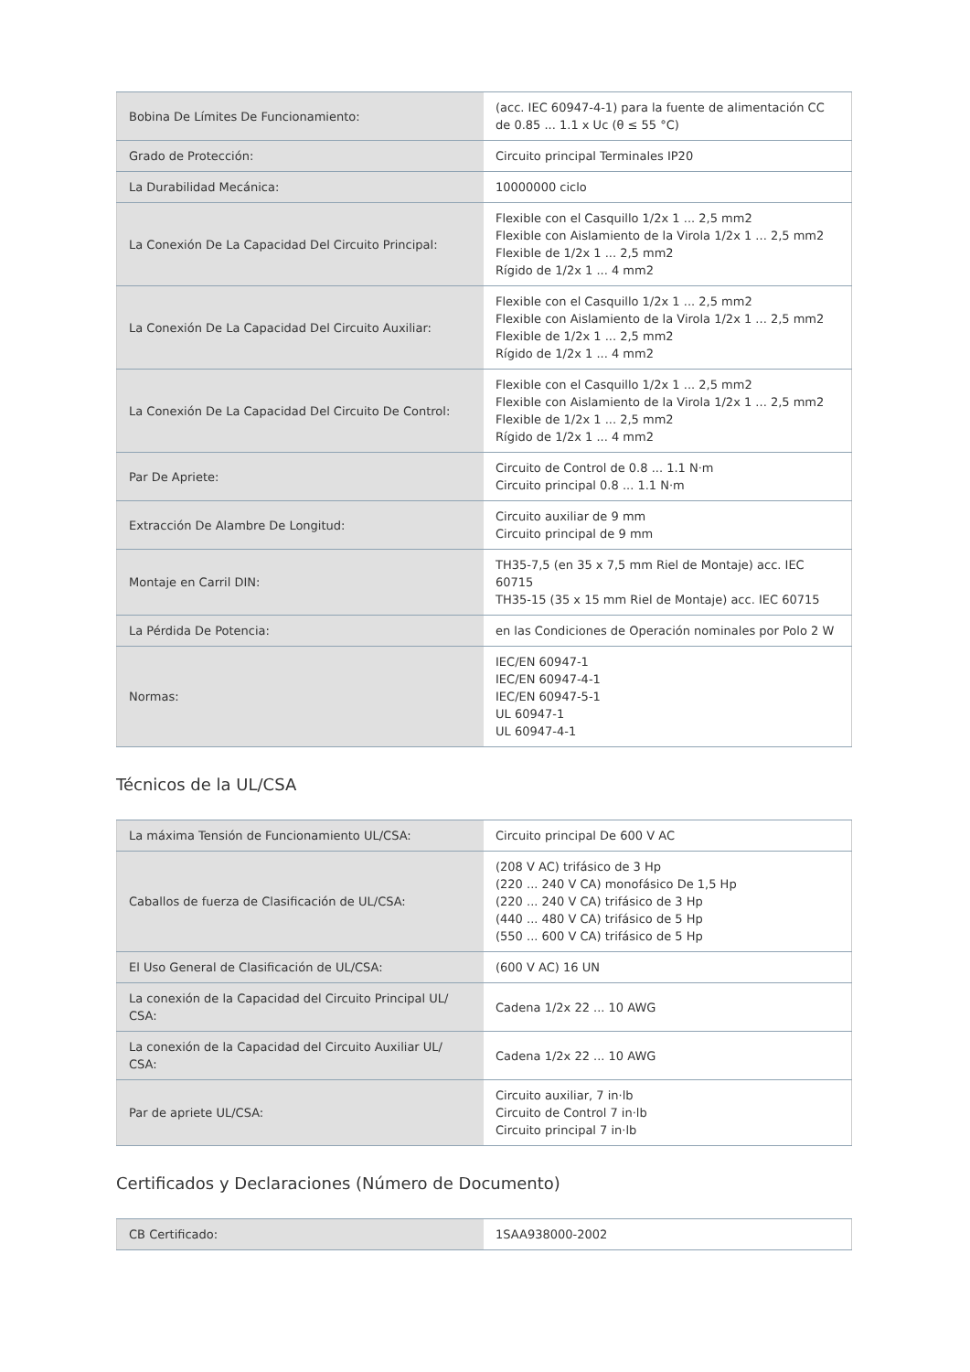| Bobina De Límites De Funcionamiento: | (acc. IEC 60947-4-1) para la fuente de alimentación CC de 0.85 ... 1.1 x Uc (θ ≤ 55 °C) |
| Grado de Protección: | Circuito principal Terminales IP20 |
| La Durabilidad Mecánica: | 10000000 ciclo |
| La Conexión De La Capacidad Del Circuito Principal: | Flexible con el Casquillo 1/2x 1 ... 2,5 mm2 Flexible con Aislamiento de la Virola 1/2x 1 ... 2,5 mm2 Flexible de 1/2x 1 ... 2,5 mm2 Rígido de 1/2x 1 ... 4 mm2 |
| La Conexión De La Capacidad Del Circuito Auxiliar: | Flexible con el Casquillo 1/2x 1 ... 2,5 mm2 Flexible con Aislamiento de la Virola 1/2x 1 ... 2,5 mm2 Flexible de 1/2x 1 ... 2,5 mm2 Rígido de 1/2x 1 ... 4 mm2 |
| La Conexión De La Capacidad Del Circuito De Control: | Flexible con el Casquillo 1/2x 1 ... 2,5 mm2 Flexible con Aislamiento de la Virola 1/2x 1 ... 2,5 mm2 Flexible de 1/2x 1 ... 2,5 mm2 Rígido de 1/2x 1 ... 4 mm2 |
| Par De Apriete: | Circuito de Control de 0.8 ... 1.1 N·m Circuito principal 0.8 ... 1.1 N·m |
| Extracción De Alambre De Longitud: | Circuito auxiliar de 9 mm Circuito principal de 9 mm |
| Montaje en Carril DIN: | TH35-7,5 (en 35 x 7,5 mm Riel de Montaje) acc. IEC 60715 TH35-15 (35 x 15 mm Riel de Montaje) acc. IEC 60715 |
| La Pérdida De Potencia: | en las Condiciones de Operación nominales por Polo 2 W |
| Normas: | IEC/EN 60947-1 IEC/EN 60947-4-1 IEC/EN 60947-5-1 UL 60947-1 UL 60947-4-1 |
Técnicos de la UL/CSA
| La máxima Tensión de Funcionamiento UL/CSA: | Circuito principal De 600 V AC |
| Caballos de fuerza de Clasificación de UL/CSA: | (208 V AC) trifásico de 3 Hp (220 ... 240 V CA) monofásico De 1,5 Hp (220 ... 240 V CA) trifásico de 3 Hp (440 ... 480 V CA) trifásico de 5 Hp (550 ... 600 V CA) trifásico de 5 Hp |
| El Uso General de Clasificación de UL/CSA: | (600 V AC) 16 UN |
| La conexión de la Capacidad del Circuito Principal UL/ CSA: | Cadena 1/2x 22 ... 10 AWG |
| La conexión de la Capacidad del Circuito Auxiliar UL/ CSA: | Cadena 1/2x 22 ... 10 AWG |
| Par de apriete UL/CSA: | Circuito auxiliar, 7 in·lb Circuito de Control 7 in·lb Circuito principal 7 in·lb |
Certificados y Declaraciones (Número de Documento)
| CB Certificado: | 1SAA938000-2002 |